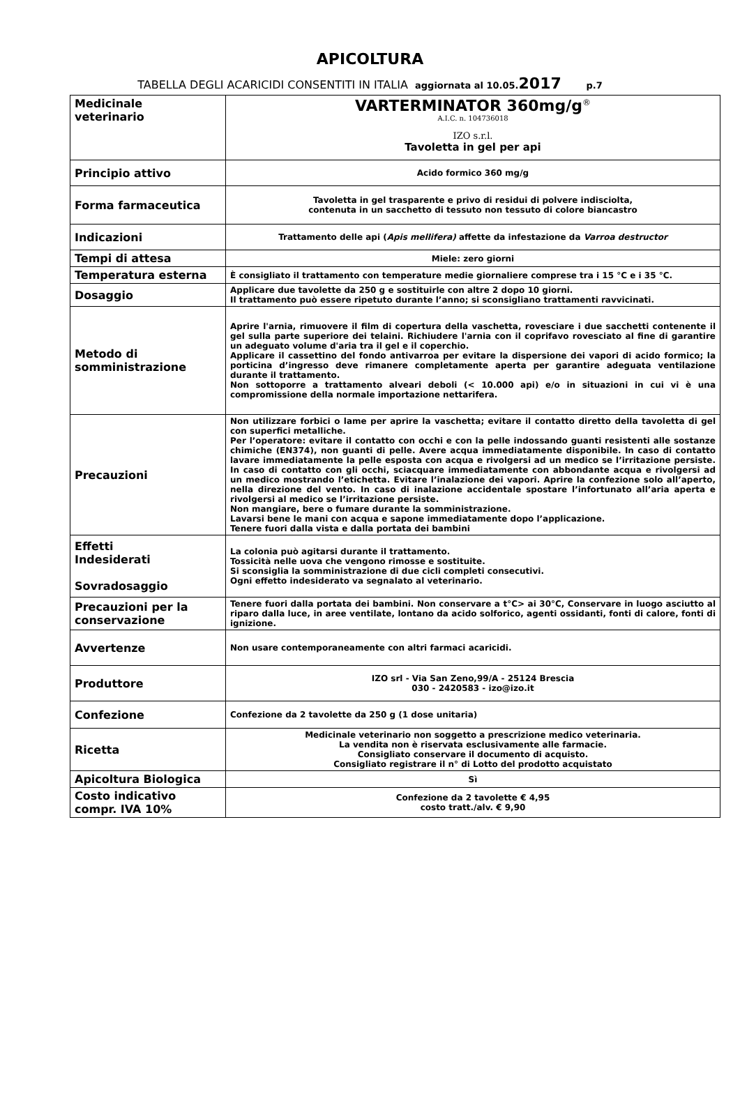APICOLTURA
TABELLA DEGLI ACARICIDI CONSENTITI IN ITALIA aggiornata al 10.05. 2017 p.7
| Medicinale veterinario | VARTERMINATOR 360mg/g<sup>®</sup> A.I.C. n. 104736018 IZO s.r.l. Tavoletta in gel per api |
| Principio attivo | Acido formico 360 mg/g |
| Forma farmaceutica | Tavoletta in gel trasparente e privo di residui di polvere indisciolta, contenuta in un sacchetto di tessuto non tessuto di colore biancastro |
| Indicazioni | Trattamento delle api ( Apis mellifera) affette da infestazione da Varroa destructor |
| Tempi di attesa | Miele: zero giorni |
| Temperatura esterna | È consigliato il trattamento con temperature medie giornaliere comprese tra i 15 °C e i 35 °C. |
| Dosaggio | Applicare due tavolette da 250 g e sostituirle con altre 2 dopo 10 giorni. Il trattamento può essere ripetuto durante l’anno; si sconsigliano trattamenti ravvicinati. |
| Metodo di somministrazione | Aprire l'arnia, rimuovere il film di copertura della vaschetta, rovesciare i due sacchetti contenente il gel sulla parte superiore dei telaini. Richiudere l'arnia con il coprifavo rovesciato al fine di garantire un adeguato volume d'aria tra il gel e il coperchio. Applicare il cassettino del fondo antivarroa per evitare la dispersione dei vapori di acido formico; la porticina d’ingresso deve rimanere completamente aperta per garantire adeguata ventilazione durante il trattamento. Non sottoporre a trattamento alveari deboli (< 10.000 api) e/o in situazioni in cui vi è una compromissione della normale importazione nettarifera. |
| Precauzioni | Non utilizzare forbici o lame per aprire la vaschetta; evitare il contatto diretto della tavoletta di gel con superfici metalliche. Per l’operatore: evitare il contatto con occhi e con la pelle indossando guanti resistenti alle sostanze chimiche (EN374), non guanti di pelle. Avere acqua immediatamente disponibile. In caso di contatto lavare immediatamente la pelle esposta con acqua e rivolgersi ad un medico se l’irritazione persiste. In caso di contatto con gli occhi, sciacquare immediatamente con abbondante acqua e rivolgersi ad un medico mostrando l’etichetta. Evitare l’inalazione dei vapori. Aprire la confezione solo all’aperto, nella direzione del vento. In caso di inalazione accidentale spostare l’infortunato all’aria aperta e rivolgersi al medico se l’irritazione persiste. Non mangiare, bere o fumare durante la somministrazione. Lavarsi bene le mani con acqua e sapone immediatamente dopo l’applicazione. Tenere fuori dalla vista e dalla portata dei bambini |
| Effetti Indesiderati Sovradosaggio | La colonia può agitarsi durante il trattamento. Tossicità nelle uova che vengono rimosse e sostituite. Si sconsiglia la somministrazione di due cicli completi consecutivi. Ogni effetto indesiderato va segnalato al veterinario. |
| Precauzioni per la conservazione | Tenere fuori dalla portata dei bambini. Non conservare a t°C> ai 30°C, Conservare in luogo asciutto al riparo dalla luce, in aree ventilate, lontano da acido solforico, agenti ossidanti, fonti di calore, fonti di ignizione. |
| Avvertenze | Non usare contemporaneamente con altri farmaci acaricidi. |
| Produttore | IZO srl - Via San Zeno,99/A - 25124 Brescia 030 - 2420583 - izo@izo.it |
| Confezione | Confezione da 2 tavolette da 250 g (1 dose unitaria) |
| Ricetta | Medicinale veterinario non soggetto a prescrizione medico veterinaria. La vendita non è riservata esclusivamente alle farmacie. Consigliato conservare il documento di acquisto. Consigliato registrare il n° di Lotto del prodotto acquistato |
| Apicoltura Biologica | Sì |
| Costo indicativo compr. IVA 10% | Confezione da 2 tavolette € 4,95 costo tratt./alv. € 9,90 |